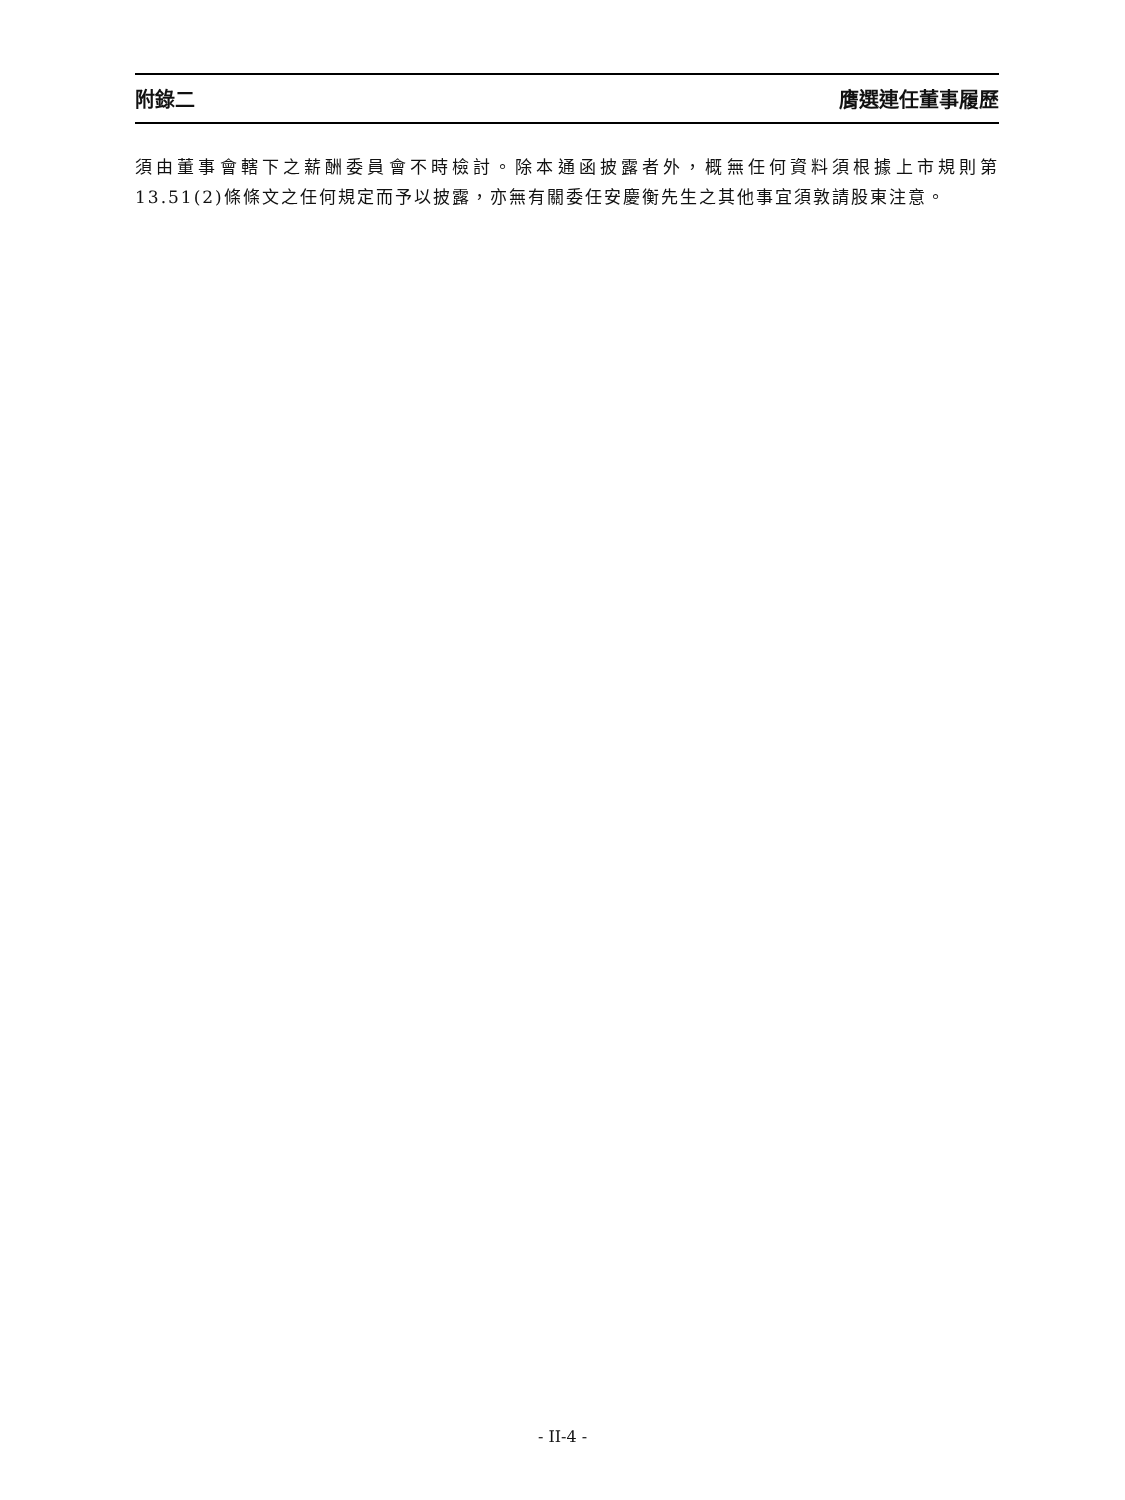附錄二 膺選連任董事履歷
須由董事會轄下之薪酬委員會不時檢討。除本通函披露者外，概無任何資料須根據上市規則第13.51(2)條條文之任何規定而予以披露，亦無有關委任安慶衡先生之其他事宜須敦請股東注意。
- II-4 -